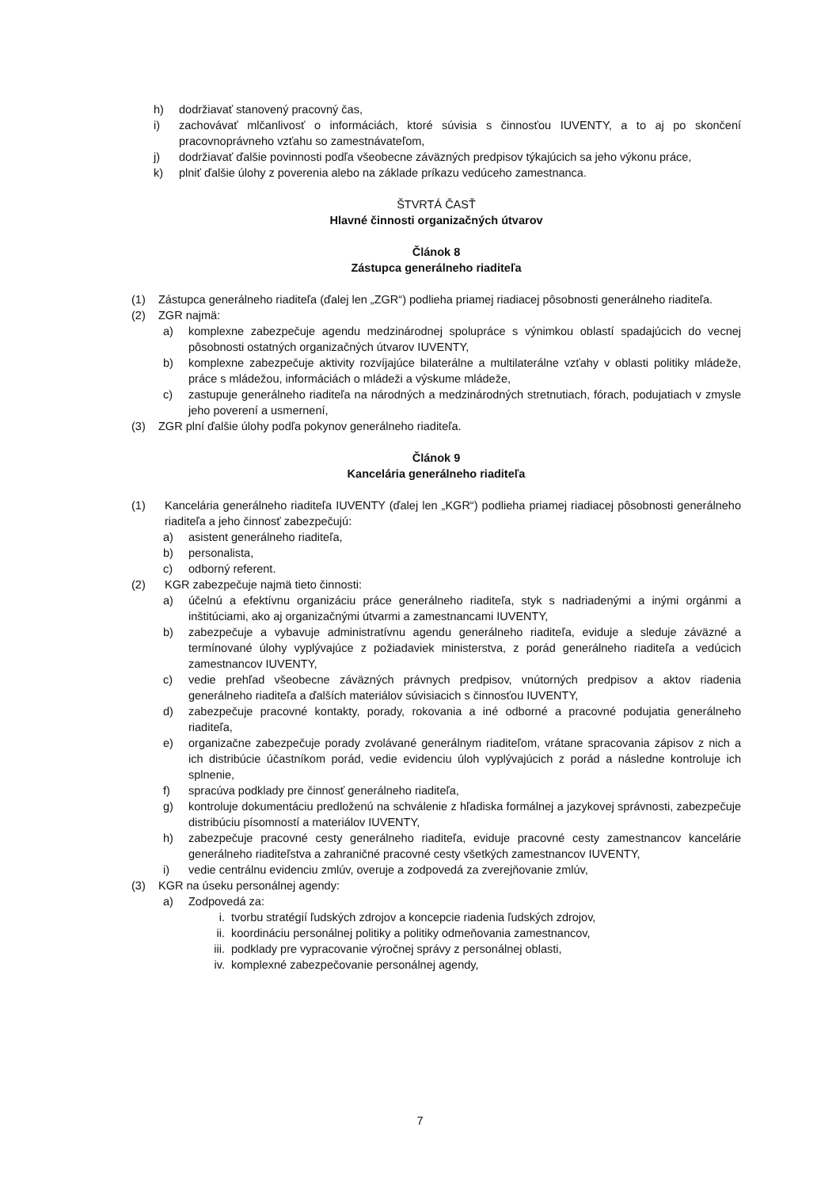h) dodržiavať stanovený pracovný čas,
i) zachovávať mlčanlivosť o informáciách, ktoré súvisia s činnosťou IUVENTY, a to aj po skončení pracovnoprávneho vzťahu so zamestnávateľom,
j) dodržiavať ďalšie povinnosti podľa všeobecne záväzných predpisov týkajúcich sa jeho výkonu práce,
k) plniť ďalšie úlohy z poverenia alebo na základe príkazu vedúceho zamestnanca.
ŠTVRTÁ ČASŤ
Hlavné činnosti organizačných útvarov
Článok 8
Zástupca generálneho riaditeľa
(1) Zástupca generálneho riaditeľa (ďalej len „ZGR“) podlieha priamej riadiacej pôsobnosti generálneho riaditeľa.
(2) ZGR najmä:
a) komplexne zabezpečuje agendu medzinárodnej spolupráce s výnimkou oblastí spadajúcich do vecnej pôsobnosti ostatných organizačných útvarov IUVENTY,
b) komplexne zabezpečuje aktivity rozvíjajúce bilaterálne a multilaterálne vzťahy v oblasti politiky mládeže, práce s mládežou, informáciách o mládeži a výskume mládeže,
c) zastupuje generálneho riaditeľa na národných a medzinárodných stretnutiach, fórach, podujatiach v zmysle jeho poverení a usmernení,
(3) ZGR plní ďalšie úlohy podľa pokynov generálneho riaditeľa.
Článok 9
Kancelária generálneho riaditeľa
(1) Kancelária generálneho riaditeľa IUVENTY (ďalej len „KGR“) podlieha priamej riadiacej pôsobnosti generálneho riaditeľa a jeho činnosť zabezpečujú:
a) asistent generálneho riaditeľa,
b) personalista,
c) odborný referent.
(2) KGR zabezpečuje najmä tieto činnosti:
a) účelnú a efektívnu organizáciu práce generálneho riaditeľa, styk s nadriadenými a inými orgánmi a inštitúciami, ako aj organizačnými útvarmi a zamestnancami IUVENTY,
b) zabezpečuje a vybavuje administratívnu agendu generálneho riaditeľa, eviduje a sleduje záväzné a termínované úlohy vyplývajúce z požiadaviek ministerstva, z porád generálneho riaditeľa a vedúcich zamestnancov IUVENTY,
c) vedie prehľad všeobecne záväzných právnych predpisov, vnútorných predpisov a aktov riadenia generálneho riaditeľa a ďalších materiálov súvisiacich s činnosťou IUVENTY,
d) zabezpečuje pracovné kontakty, porady, rokovania a iné odborné a pracovné podujatia generálneho riaditeľa,
e) organizačne zabezpečuje porady zvolávané generálnym riaditeľom, vrátane spracovania zápisov z nich a ich distribúcie účastníkom porád, vedie evidenciu úloh vyplývajúcich z porád a následne kontroluje ich splnenie,
f) spracúva podklady pre činnosť generálneho riaditeľa,
g) kontroluje dokumentáciu predloženú na schválenie z hľadiska formálnej a jazykovej správnosti, zabezpečuje distribúciu písomností a materiálov IUVENTY,
h) zabezpečuje pracovné cesty generálneho riaditeľa, eviduje pracovné cesty zamestnancov kancelárie generálneho riaditeľstva a zahraničné pracovné cesty všetkých zamestnancov IUVENTY,
i) vedie centrálnu evidenciu zmlúv, overuje a zodpovedá za zverejňovanie zmlúv,
(3) KGR na úseku personálnej agendy:
a) Zodpovedá za:
i. tvorbu stratégií ľudských zdrojov a koncepcie riadenia ľudských zdrojov,
ii. koordináciu personálnej politiky a politiky odmeňovania zamestnancov,
iii. podklady pre vypracovanie výročnej správy z personálnej oblasti,
iv. komplexné zabezpečovanie personálnej agendy,
7